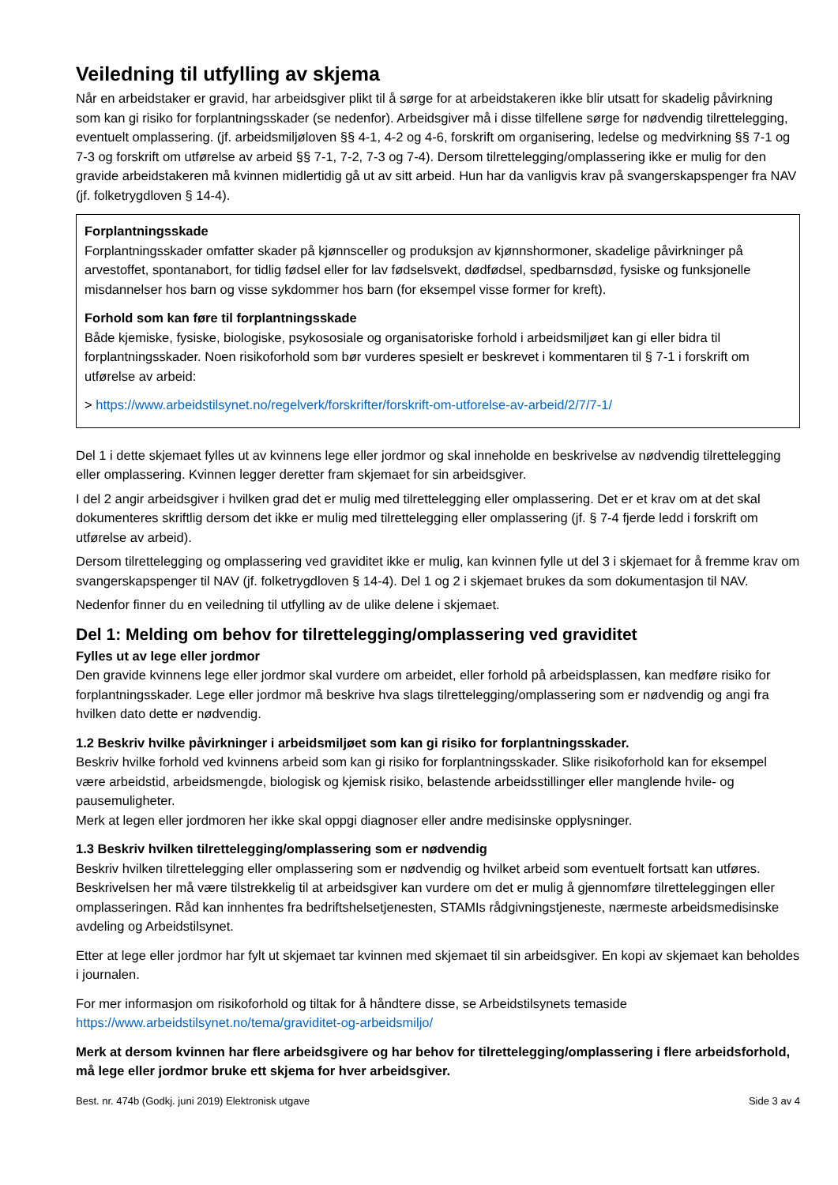Veiledning til utfylling av skjema
Når en arbeidstaker er gravid, har arbeidsgiver plikt til å sørge for at arbeidstakeren ikke blir utsatt for skadelig påvirkning som kan gi risiko for forplantningsskader (se nedenfor). Arbeidsgiver må i disse tilfellene sørge for nødvendig tilrettelegging, eventuelt omplassering. (jf. arbeidsmiljøloven §§ 4-1, 4-2 og 4-6, forskrift om organisering, ledelse og medvirkning §§ 7-1 og 7-3 og forskrift om utførelse av arbeid §§ 7-1, 7-2, 7-3 og 7-4). Dersom tilrettelegging/omplassering ikke er mulig for den gravide arbeidstakeren må kvinnen midlertidig gå ut av sitt arbeid. Hun har da vanligvis krav på svangerskapspenger fra NAV (jf. folketrygdloven § 14-4).
Forplantningsskade
Forplantningsskader omfatter skader på kjønnsceller og produksjon av kjønnshormoner, skadelige påvirkninger på arvestoffet, spontanabort, for tidlig fødsel eller for lav fødselsvekt, dødfødsel, spedbarnsdød, fysiske og funksjonelle misdannelser hos barn og visse sykdommer hos barn (for eksempel visse former for kreft).
Forhold som kan føre til forplantningsskade
Både kjemiske, fysiske, biologiske, psykososiale og organisatoriske forhold i arbeidsmiljøet kan gi eller bidra til forplantningsskader. Noen risikoforhold som bør vurderes spesielt er beskrevet i kommentaren til § 7-1 i forskrift om utførelse av arbeid:
> https://www.arbeidstilsynet.no/regelverk/forskrifter/forskrift-om-utforelse-av-arbeid/2/7/7-1/
Del 1 i dette skjemaet fylles ut av kvinnens lege eller jordmor og skal inneholde en beskrivelse av nødvendig tilrettelegging eller omplassering. Kvinnen legger deretter fram skjemaet for sin arbeidsgiver.
I del 2 angir arbeidsgiver i hvilken grad det er mulig med tilrettelegging eller omplassering. Det er et krav om at det skal dokumenteres skriftlig dersom det ikke er mulig med tilrettelegging eller omplassering (jf. § 7-4 fjerde ledd i forskrift om utførelse av arbeid).
Dersom tilrettelegging og omplassering ved graviditet ikke er mulig, kan kvinnen fylle ut del 3 i skjemaet for å fremme krav om svangerskapspenger til NAV (jf. folketrygdloven § 14-4). Del 1 og 2 i skjemaet brukes da som dokumentasjon til NAV.
Nedenfor finner du en veiledning til utfylling av de ulike delene i skjemaet.
Del 1: Melding om behov for tilrettelegging/omplassering ved graviditet
Fylles ut av lege eller jordmor
Den gravide kvinnens lege eller jordmor skal vurdere om arbeidet, eller forhold på arbeidsplassen, kan medføre risiko for forplantningsskader. Lege eller jordmor må beskrive hva slags tilrettelegging/omplassering som er nødvendig og angi fra hvilken dato dette er nødvendig.
1.2 Beskriv hvilke påvirkninger i arbeidsmiljøet som kan gi risiko for forplantningsskader.
Beskriv hvilke forhold ved kvinnens arbeid som kan gi risiko for forplantningsskader. Slike risikoforhold kan for eksempel være arbeidstid, arbeidsmengde, biologisk og kjemisk risiko, belastende arbeidsstillinger eller manglende hvile- og pausemuligheter.
Merk at legen eller jordmoren her ikke skal oppgi diagnoser eller andre medisinske opplysninger.
1.3 Beskriv hvilken tilrettelegging/omplassering som er nødvendig
Beskriv hvilken tilrettelegging eller omplassering som er nødvendig og hvilket arbeid som eventuelt fortsatt kan utføres. Beskrivelsen her må være tilstrekkelig til at arbeidsgiver kan vurdere om det er mulig å gjennomføre tilretteleggingen eller omplasseringen. Råd kan innhentes fra bedriftshelsetjenesten, STAMIs rådgivningstjeneste, nærmeste arbeidsmedisinske avdeling og Arbeidstilsynet.
Etter at lege eller jordmor har fylt ut skjemaet tar kvinnen med skjemaet til sin arbeidsgiver. En kopi av skjemaet kan beholdes i journalen.
For mer informasjon om risikoforhold og tiltak for å håndtere disse, se Arbeidstilsynets temaside https://www.arbeidstilsynet.no/tema/graviditet-og-arbeidsmiljo/
Merk at dersom kvinnen har flere arbeidsgivere og har behov for tilrettelegging/omplassering i flere arbeidsforhold, må lege eller jordmor bruke ett skjema for hver arbeidsgiver.
Best. nr. 474b (Godkj. juni 2019) Elektronisk utgave Side 3 av 4